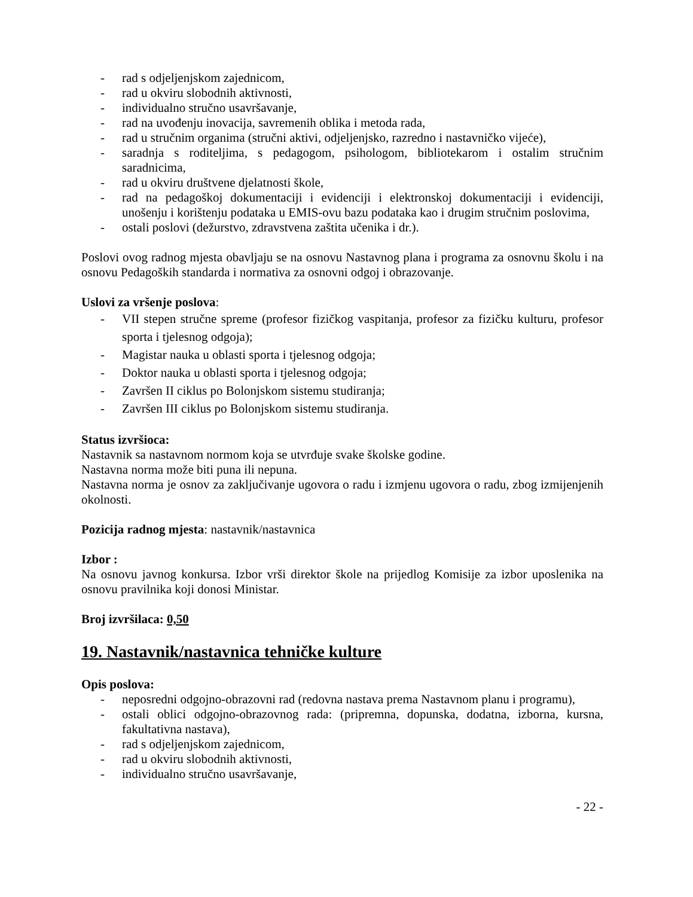- rad s odjeljenjskom zajednicom,
- rad u okviru slobodnih aktivnosti,
- individualno stručno usavršavanje,
- rad na uvođenju inovacija, savremenih oblika i metoda rada,
- rad u stručnim organima (stručni aktivi, odjeljenjsko, razredno i nastavničko vijeće),
- saradnja s roditeljima, s pedagogom, psihologom, bibliotekarom i ostalim stručnim saradnicima,
- rad u okviru društvene djelatnosti škole,
- rad na pedagoškoj dokumentaciji i evidenciji i elektronskoj dokumentaciji i evidenciji, unošenju i korištenju podataka u EMIS-ovu bazu podataka kao i drugim stručnim poslovima,
- ostali poslovi (dežurstvo, zdravstvena zaštita učenika i dr.).
Poslovi ovog radnog mjesta obavljaju se na osnovu Nastavnog plana i programa za osnovnu školu i na osnovu Pedagoških standarda i normativa za osnovni odgoj i obrazovanje.
Uslovi za vršenje poslova:
- VII stepen stručne spreme (profesor fizičkog vaspitanja, profesor za fizičku kulturu, profesor sporta i tjelesnog odgoja);
- Magistar nauka u oblasti sporta i tjelesnog odgoja;
- Doktor nauka u oblasti sporta i tjelesnog odgoja;
- Završen II ciklus po Bolonjskom sistemu studiranja;
- Završen III ciklus po Bolonjskom sistemu studiranja.
Status izvršioca:
Nastavnik sa nastavnom normom koja se utvrđuje svake školske godine.
Nastavna norma može biti puna ili nepuna.
Nastavna norma je osnov za zaključivanje ugovora o radu i izmjenu ugovora o radu, zbog izmijenjenih okolnosti.
Pozicija radnog mjesta: nastavnik/nastavnica
Izbor :
Na osnovu javnog konkursa. Izbor vrši direktor škole na prijedlog Komisije za izbor uposlenika na osnovu pravilnika koji donosi Ministar.
Broj izvršilaca: 0,50
19. Nastavnik/nastavnica tehničke kulture
Opis poslova:
- neposredni odgojno-obrazovni rad (redovna nastava prema Nastavnom planu i programu),
- ostali oblici odgojno-obrazovnog rada: (pripremna, dopunska, dodatna, izborna, kursna, fakultativna nastava),
- rad s odjeljenjskom zajednicom,
- rad u okviru slobodnih aktivnosti,
- individualno stručno usavršavanje,
- 22 -